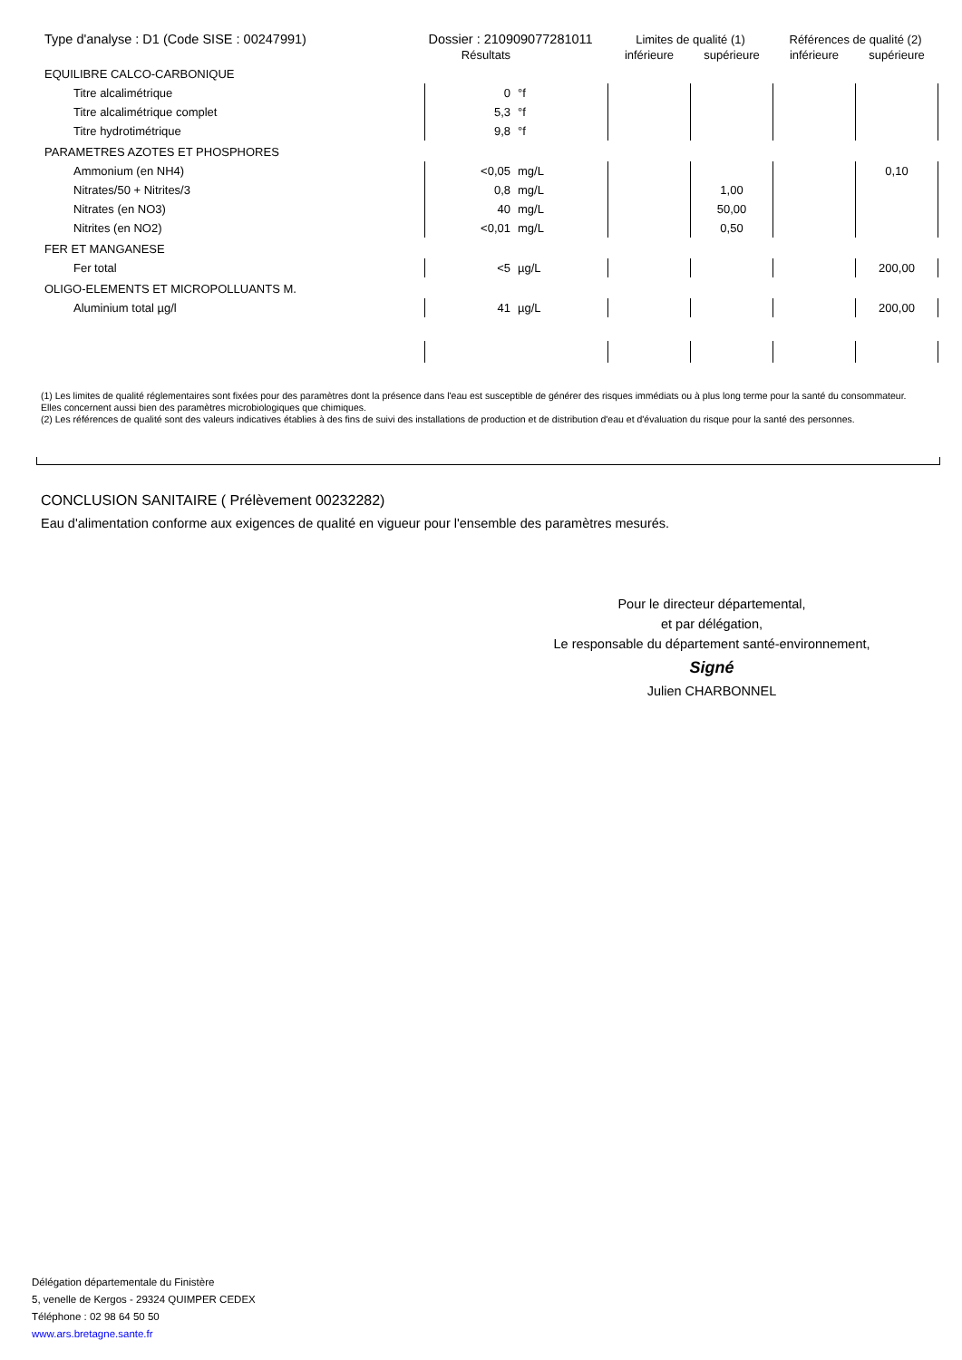| Type d'analyse : D1 (Code SISE : 00247991) | | Dossier : 210909077281011 | | Limites de qualité (1) | | Références de qualité (2) | |
| | Résultats | | | inférieure | supérieure | inférieure | supérieure |
| EQUILIBRE CALCO-CARBONIQUE | | | | | | | |
| Titre alcalimétrique | | 0 | °f | | | | |
| Titre alcalimétrique complet | | 5,3 | °f | | | | |
| Titre hydrotimétrique | | 9,8 | °f | | | | |
| PARAMETRES AZOTES ET PHOSPHORES | | | | | | | |
| Ammonium (en NH4) | | <0,05 | mg/L | | | | 0,10 |
| Nitrates/50 + Nitrites/3 | | 0,8 | mg/L | | 1,00 | | |
| Nitrates (en NO3) | | 40 | mg/L | | 50,00 | | |
| Nitrites (en NO2) | | <0,01 | mg/L | | 0,50 | | |
| FER ET MANGANESE | | | | | | | |
| Fer total | | <5 | µg/L | | | | 200,00 |
| OLIGO-ELEMENTS ET MICROPOLLUANTS M. | | | | | | | |
| Aluminium total µg/l | | 41 | µg/L | | | | 200,00 |
(1) Les limites de qualité réglementaires sont fixées pour des paramètres dont la présence dans l'eau est susceptible de générer des risques immédiats ou à plus long terme pour la santé du consommateur. Elles concernent aussi bien des paramètres microbiologiques que chimiques.
(2) Les références de qualité sont des valeurs indicatives établies à des fins de suivi des installations de production et de distribution d'eau et d'évaluation du risque pour la santé des personnes.
CONCLUSION SANITAIRE ( Prélèvement 00232282)
Eau d'alimentation conforme aux exigences de qualité en vigueur pour l'ensemble des paramètres mesurés.
Pour le directeur départemental,
et par délégation,
Le responsable du département santé-environnement,
Signé
Julien CHARBONNEL
Délégation départementale du Finistère
5, venelle de Kergos - 29324 QUIMPER CEDEX
Téléphone : 02 98 64 50 50
www.ars.bretagne.sante.fr